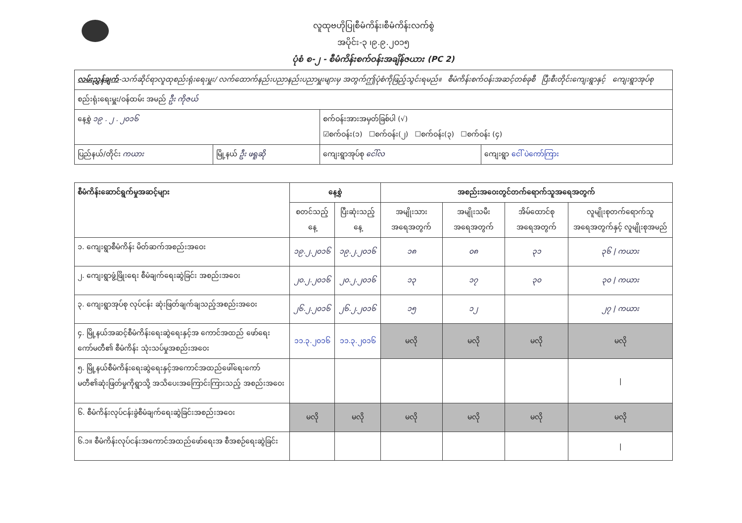လူထုဗဟိုပြုစီမံကိန်း၊စီမံကိန်းလက်စွဲ
အပိုင်း-၃ ၊၉.၉.၂၀၁၅
ပုံစံ စ-၂ - စီမံကိန်းစက်ဝန်းအချိန်ဇယား (PC 2)
| လမ်းညွှန်ချက် -သက်ဆိုင်ရာလူထုစည်းရုံးရေးမှူး/ လက်ထောက်နည်းပညာနည်းပညာမှူးများမှ အတွက်ဤပုံစံကိုဖြည့်သွင်းရမည်။ စီမံကိန်းစက်ဝန်းအဆင့်တစ်ခုစီ ပြီးစီးတိုင်းကျေးရွာနှင့် ကျေးရွာအုပ်စု | | | |
| စည်းရုံးရေးမှူး/ဝန်ထမ်း အမည် ဦး ကိုဇယ် | | | |
| နေ့စွဲ ၁၉ . ၂ . ၂၀၁၆ | | စက်ဝန်းအားအမှတ်ခြစ်ပါ (√) ☑စက်ဝန်း(၁) ☐စက်ဝန်း(၂) ☐စက်ဝန်း(၃) ☐စက်ဝန်း (၄) | |
| ပြည်နယ်/တိုင်း ကယား | မြို့နယ် ဦး ဖရူဆို | ကျေးရွာအုပ်စု ငေါ်လ | ကျေးရွာ ငေါ် ပဲကော်ကြား |
| စီမံကိန်းဆောင်ရွက်မှုအဆင့်များ | နေ့စွဲ | | အစည်းအဝေးတွင်တက်ရောက်သူအရေအတွက် | | | |
| --- | --- | --- | --- | --- | --- | --- |
| | စတင်သည့်နေ့ | ပြီးဆုံးသည့်နေ့ | အမျိုးသား အရေအတွက် | အမျိုးသမီး အရေအတွက် | အိမ်ထောင်စု အရေအတွက် | လူမျိုးစုတက်ရောက်သူ အရေအတွက်နှင့် လူမျိုးစုအမည် |
| ၁. ကျေးရွာစီမံကိန်း မိတ်ဆက်အစည်းအဝေး | ၁၉.၂.၂၀၁၆ | ၁၉.၂.၂၀၁၆ | ၁၈ | ၀၈ | ၃၁ | ၃၆ / ကယား |
| ၂. ကျေးရွာဖွံ့ဖြိုးရေး စီမံချက်ရေးဆွဲခြင်း အစည်းအဝေး | ၂၀.၂.၂၀၁၆ | ၂၀.၂.၂၀၁၆ | ၁၃ | ၁၇ | ၃၀ | ၃၀ / ကယား |
| ၃. ကျေးရွာအုပ်စု လုပ်ငန်း ဆုံးဖြတ်ချက်ချသည့်အစည်းအဝေး | ၂၆.၂.၂၀၁၆ | ၂၆.၂.၂၀၁၆ | ၁၅ | ၁၂ | | ၂၇ / ကယား |
| ၄. မြို့နယ်အဆင့်စီမံကိန်းရေးဆွဲရေးနှင့်အ ကောင်အထည် ဖော်ရေးကော်မတီ၏ စီမံကိန်း သုံးသပ်မှုအစည်းအဝေး | ၁၁.၃.၂၀၁၆ | ၁၁.၃.၂၀၁၆ | မလို | မလို | မလို | မလို |
| ၅. မြို့နယ်စီမံကိန်းရေးဆွဲရေးနှင့်အကောင်အထည်ဖေါ်ရေးကော် မတီ၏ဆုံးဖြတ်မှုကိုရွာသို့ အသိပေးအကြောင်းကြားသည့် အစည်းအဝေး | | | | | | / |
| ၆. စီမံကိန်းလုပ်ငန်းခွဲစီမံချက်ရေးဆွဲခြင်းအစည်းအဝေး | မလို | မလို | မလို | မလို | မလို | မလို |
| ၆.၁။ စီမံကိန်းလုပ်ငန်းအကောင်အထည်ဖော်ရေးအ စီအစဉ်ရေးဆွဲခြင်း | | | | | | / |